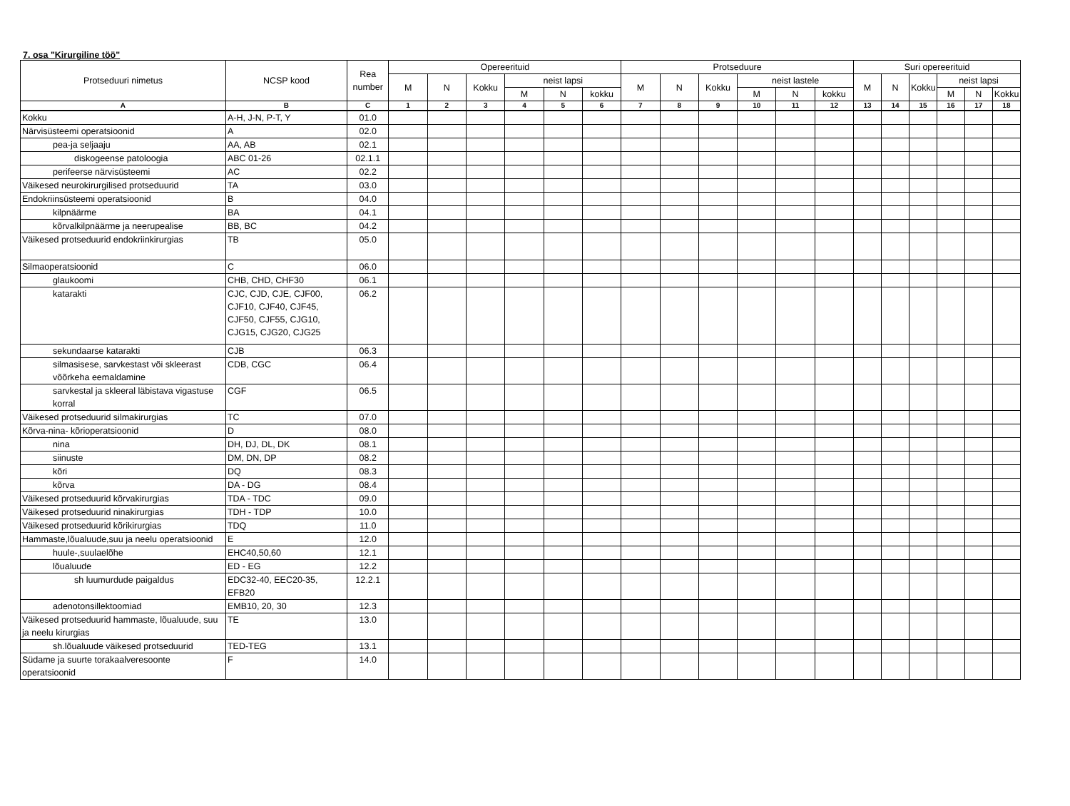7. osa "Kirurgiline töö"
| Protseduuri nimetus | NCSP kood | Rea number | Opereerituid | | | | | | Protseduure | | | | | | Suri opereerituid | | | | | |
| --- | --- | --- | --- | --- | --- | --- | --- | --- | --- | --- | --- | --- | --- | --- | --- | --- | --- | --- | --- | --- |
| | | | M | N | Kokku | neist lapsi | | | M | N | Kokku | neist lastele | | | M | N | Kokku | neist lapsi | | |
| | | | | | | M | N | kokku | | | | M | N | kokku | | | | M | N | Kokku |
| A | B | C | 1 | 2 | 3 | 4 | 5 | 6 | 7 | 8 | 9 | 10 | 11 | 12 | 13 | 14 | 15 | 16 | 17 | 18 |
| Kokku | A-H, J-N, P-T, Y | 01.0 | | | | | | | | | | | | | | | | | | |
| Närvisüsteemi operatsioonid | A | 02.0 | | | | | | | | | | | | | | | | | | |
| pea-ja seljaaju | AA, AB | 02.1 | | | | | | | | | | | | | | | | | | |
| diskogeense patoloogia | ABC 01-26 | 02.1.1 | | | | | | | | | | | | | | | | | | |
| perifeerse närvisüsteemi | AC | 02.2 | | | | | | | | | | | | | | | | | | |
| Väikesed neurokirurgilised protseduurid | TA | 03.0 | | | | | | | | | | | | | | | | | | |
| Endokriinsüsteemi operatsioonid | B | 04.0 | | | | | | | | | | | | | | | | | | |
| kilpnäärme | BA | 04.1 | | | | | | | | | | | | | | | | | | |
| kõrvalkilpnäärme ja neerupealise | BB, BC | 04.2 | | | | | | | | | | | | | | | | | | |
| Väikesed protseduurid endokriinkirurgias | TB | 05.0 | | | | | | | | | | | | | | | | | | |
| Silmaoperatsioonid | C | 06.0 | | | | | | | | | | | | | | | | | | |
| glaukoomi | CHB, CHD, CHF30 | 06.1 | | | | | | | | | | | | | | | | | | |
| katarakti | CJC, CJD, CJE, CJF00, CJF10, CJF40, CJF45, CJF50, CJF55, CJG10, CJG15, CJG20, CJG25 | 06.2 | | | | | | | | | | | | | | | | | | |
| sekundaarse katarakti | CJB | 06.3 | | | | | | | | | | | | | | | | | | |
| silmasisese, sarvkestast või skleerast võõrkeha eemaldamine | CDB, CGC | 06.4 | | | | | | | | | | | | | | | | | | |
| sarvkestal ja skleeral läbistava vigastuse korral | CGF | 06.5 | | | | | | | | | | | | | | | | | | |
| Väikesed protseduurid silmakirurgias | TC | 07.0 | | | | | | | | | | | | | | | | | | |
| Kõrva-nina- kõrioperatsioonid | D | 08.0 | | | | | | | | | | | | | | | | | | |
| nina | DH, DJ, DL, DK | 08.1 | | | | | | | | | | | | | | | | | | |
| siinuste | DM, DN, DP | 08.2 | | | | | | | | | | | | | | | | | | |
| kõri | DQ | 08.3 | | | | | | | | | | | | | | | | | | |
| kõrva | DA - DG | 08.4 | | | | | | | | | | | | | | | | | | |
| Väikesed protseduurid kõrvakirurgias | TDA - TDC | 09.0 | | | | | | | | | | | | | | | | | | |
| Väikesed protseduurid ninakirurgias | TDH - TDP | 10.0 | | | | | | | | | | | | | | | | | | |
| Väikesed protseduurid kõrikirurgias | TDQ | 11.0 | | | | | | | | | | | | | | | | | | |
| Hammaste,lõualuude,suu ja neelu operatsioonid | E | 12.0 | | | | | | | | | | | | | | | | | | |
| huule-,suulaelõhe | EHC40,50,60 | 12.1 | | | | | | | | | | | | | | | | | | |
| lõualuude | ED - EG | 12.2 | | | | | | | | | | | | | | | | | | |
| sh luumurdude paigaldus | EDC32-40, EEC20-35, EFB20 | 12.2.1 | | | | | | | | | | | | | | | | | | |
| adenotonsillektoomiad | EMB10, 20, 30 | 12.3 | | | | | | | | | | | | | | | | | | |
| Väikesed protseduurid hammaste, lõualuude, suu ja neelu kirurgias | TE | 13.0 | | | | | | | | | | | | | | | | | | |
| sh.lõualuude väikesed protseduurid | TED-TEG | 13.1 | | | | | | | | | | | | | | | | | | |
| Südame ja suurte torakaalveresoonte operatsioonid | F | 14.0 | | | | | | | | | | | | | | | | | | |